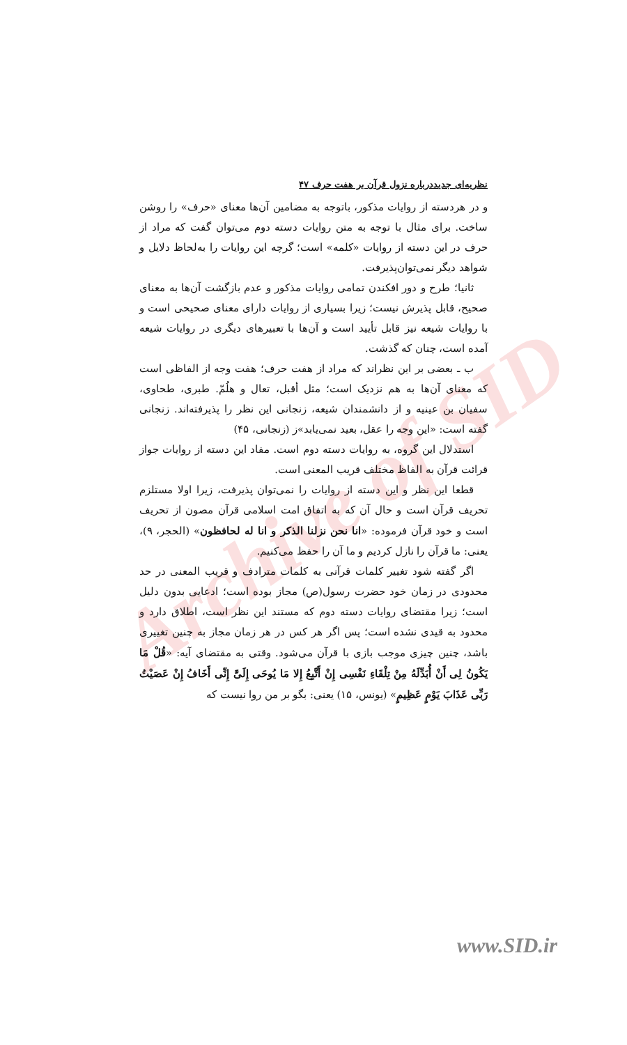Archive of SID
نظریه‌ای جدیددرباره نزول قرآن بر هفت حرف ۴۷
و در هردسته از روایات مذکور، باتوجه به مضامین آن‌ها معنای «حرف» را روشن ساخت. برای مثال با توجه به متن روایات دسته دوم می‌توان گفت که مراد از حرف در این دسته از روایات «کلمه» است؛ گرچه این روایات را به‌لحاظ دلایل و شواهد دیگر نمی‌توان‌پذیرفت.
ثانیا؛ طرح و دور افکندن تمامی روایات مذکور و عدم بازگشت آن‌ها به معنای صحیح، قابل پذیرش نیست؛ زیرا بسیاری از روایات دارای معنای صحیحی است و با روایات شیعه نیز قابل تأیید است و آن‌ها با تعبیرهای دیگری در روایات شیعه آمده است، چنان که گذشت.
ب ـ بعضی بر این نظراند که مراد از هفت حرف؛ هفت وجه از الفاظی است که معنای آن‌ها به هم نزدیک است؛ مثل أقبل، تعال و هلُمّ. طبری، طحاوی، سفیان بن عینیه و از دانشمندان شیعه، زنجانی این نظر را پذیرفته‌اند. زنجانی گفته است: «این وجه را عقل، بعید نمی‌یابد»ز (زنجانی، ۴۵)
استدلال این گروه، به روایات دسته دوم است. مفاد این دسته از روایات جواز قرائت قرآن به الفاظ مختلف قریب المعنی است.
قطعا این نظر و این دسته از روایات را نمی‌توان پذیرفت، زیرا اولا مستلزم تحریف قرآن است و حال آن که به اتفاق امت اسلامی قرآن مصون از تحریف است و خود قرآن فرموده: «انا نحن نزلنا الذکر و انا له لحافظون» (الحجر، ۹)، یعنی: ما قرآن را نازل کردیم و ما آن را حفظ می‌کنیم.
اگر گفته شود تغییر کلمات قرآنی به کلمات مترادف و قریب المعنی در حد محدودی در زمان خود حضرت رسول(ص) مجاز بوده است؛ ادعایی بدون دلیل است؛ زیرا مقتضای روایات دسته دوم که مستند این نظر است، اطلاق دارد و محدود به قیدی نشده است؛ پس اگر هر کس در هر زمان مجاز به چنین تغییری باشد، چنین چیزی موجب بازی با قرآن می‌شود. وقتی به مقتضای آیه: «قُلْ مَا یَکُونُ لِی أَنْ أُبَدِّلَهُ مِنْ تِلْقَاءِ نَفْسِی إِنْ أَتَّبِعُ إِلا مَا یُوحَی إِلَیَّ إِنِّی أَخَافُ إِنْ عَصَیْتُ رَبِّی عَذَابَ یَوْمٍ عَظِیمٍ» (یونس، ۱۵) یعنی: بگو بر من روا نیست که
www.SID.ir